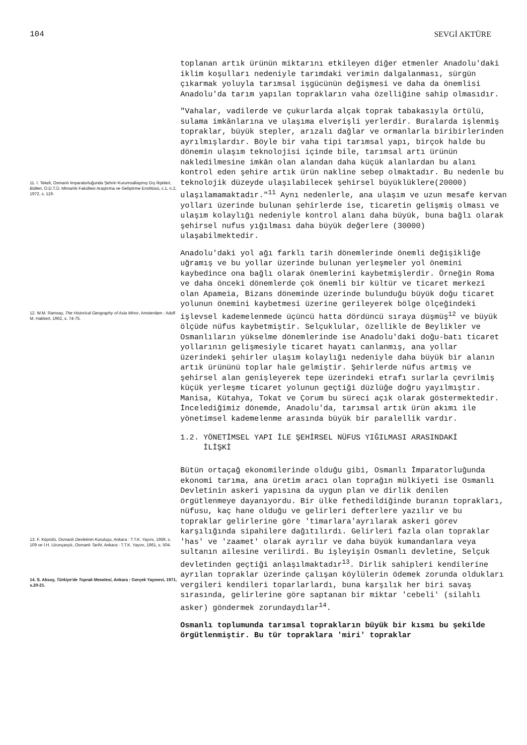104 SEVGİ AKTÜRE
11. İ. Tekeli, Osmanlı İmparatorluğunda Şehrin Kurumsallaşmış Dış İlişkileri, Bülten, O.D.T.Ü. Mimarlık Fakültesi Araştırma ve Geliştirme Enstitüsü, c.1, n.2, 1972, s. 119.
12. W.M. Ramsay, The Historical Geography of Asia Minor, Amsterdam : Adolf M. Hakkert, 1962, s. 74-75.
13. F. Köprülü, Osmanlı Devletinin Kuruluşu, Ankara : T.T.K. Yayını, 1959, s. 109 ve İ.H. Uzunçarşılı, Osmanlı Tarihi, Ankara : T.T.K. Yayını, 1961, s. 504.
14. S. Aksoy, Türkiye'de Toprak Meselesi, Ankara : Gerçek Yayınevi, 1971, s.20-21.
toplanan artık ürünün miktarını etkileyen diğer etmenler Anadolu'daki iklim koşulları nedeniyle tarımdaki verimin dalgalanması, sürgün çıkarmak yoluyla tarımsal işgücünün değişmesi ve daha da önemlisi Anadolu'da tarım yapılan toprakların vaha özelliğine sahip olmasıdır.
"Vahalar, vadilerde ve çukurlarda alçak toprak tabakasıyla örtülü, sulama imkânlarına ve ulaşıma elverişli yerlerdir. Buralarda işlenmiş topraklar, büyük stepler, arızalı dağlar ve ormanlarla biribirlerinden ayrılmışlardır. Böyle bir vaha tipi tarımsal yapı, birçok halde bu dönemin ulaşım teknolojisi içinde bile, tarımsal artı ürünün nakledilmesine imkân olan alandan daha küçük alanlardan bu alanı kontrol eden şehire artık ürün nakline sebep olmaktadır. Bu nedenle bu teknolojik düzeyde ulaşılabilecek şehirsel büyüklüklere(20000) ulaşılamamaktadır."<sup>11</sup> Aynı nedenlerle, ana ulaşım ve uzun mesafe kervan yolları üzerinde bulunan şehirlerde ise, ticaretin gelişmiş olması ve ulaşım kolaylığı nedeniyle kontrol alanı daha büyük, buna bağlı olarak şehirsel nufus yığılması daha büyük değerlere (30000) ulaşabilmektedir.
Anadolu'daki yol ağı farklı tarih dönemlerinde önemli değişikliğe uğramış ve bu yollar üzerinde bulunan yerleşmeler yol önemini kaybedince ona bağlı olarak önemlerini kaybetmişlerdir. Örneğin Roma ve daha önceki dönemlerde çok önemli bir kültür ve ticaret merkezi olan Apameia, Bizans döneminde üzerinde bulunduğu büyük doğu ticaret yolunun önemini kaybetmesi üzerine gerileyerek bölge ölçeğindeki işlevsel kademelenmede üçüncü hatta dördüncü sıraya düşmüş<sup>12</sup> ve büyük ölçüde nüfus kaybetmiştir. Selçuklular, özellikle de Beylikler ve Osmanlıların yükselme dönemlerinde ise Anadolu'daki doğu-batı ticaret yollarının gelişmesiyle ticaret hayatı canlanmış, ana yollar üzerindeki şehirler ulaşım kolaylığı nedeniyle daha büyük bir alanın artık ürününü toplar hale gelmiştir. Şehirlerde nüfus artmış ve şehirsel alan genişleyerek tepe üzerindeki etrafı surlarla çevrilmiş küçük yerleşme ticaret yolunun geçtiği düzlüğe doğru yayılmıştır. Manisa, Kütahya, Tokat ve Çorum bu süreci açık olarak göstermektedir. İncelediğimiz dönemde, Anadolu'da, tarımsal artık ürün akımı ile yönetimsel kademelenme arasında büyük bir paralellik vardır.
1.2. YÖNETİMSEL YAPI İLE ŞEHİRSEL NÜFUS YIĞILMASI ARASINDAKİ
İLİŞKİ
Bütün ortaçağ ekonomilerinde olduğu gibi, Osmanlı İmparatorluğunda ekonomi tarıma, ana üretim aracı olan toprağın mülkiyeti ise Osmanlı Devletinin askeri yapısına da uygun plan ve dirlik denilen örgütlenmeye dayanıyordu. Bir ülke fethedildiğinde buranın toprakları, nüfusu, kaç hane olduğu ve gelirleri defterlere yazılır ve bu topraklar gelirlerine göre 'timarlara'ayrılarak askeri görev karşılığında sipahilere dağıtılırdı. Gelirleri fazla olan topraklar 'has' ve 'zaamet' olarak ayrılır ve daha büyük kumandanlara veya sultanın ailesine verilirdi. Bu işleyişin Osmanlı devletine, Selçuk devletinden geçtiği anlaşılmaktadır<sup>13</sup>. Dirlik sahipleri kendilerine ayrılan topraklar üzerinde çalışan köylülerin ödemek zorunda oldukları vergileri kendileri toparlarlardı, buna karşılık her biri savaş sırasında, gelirlerine göre saptanan bir miktar 'cebeli' (silahlı asker) göndermek zorundaydılar<sup>14</sup>.
Osmanlı toplumunda tarımsal toprakların büyük bir kısmı bu şekilde örgütlenmiştir. Bu tür topraklara 'miri' topraklar